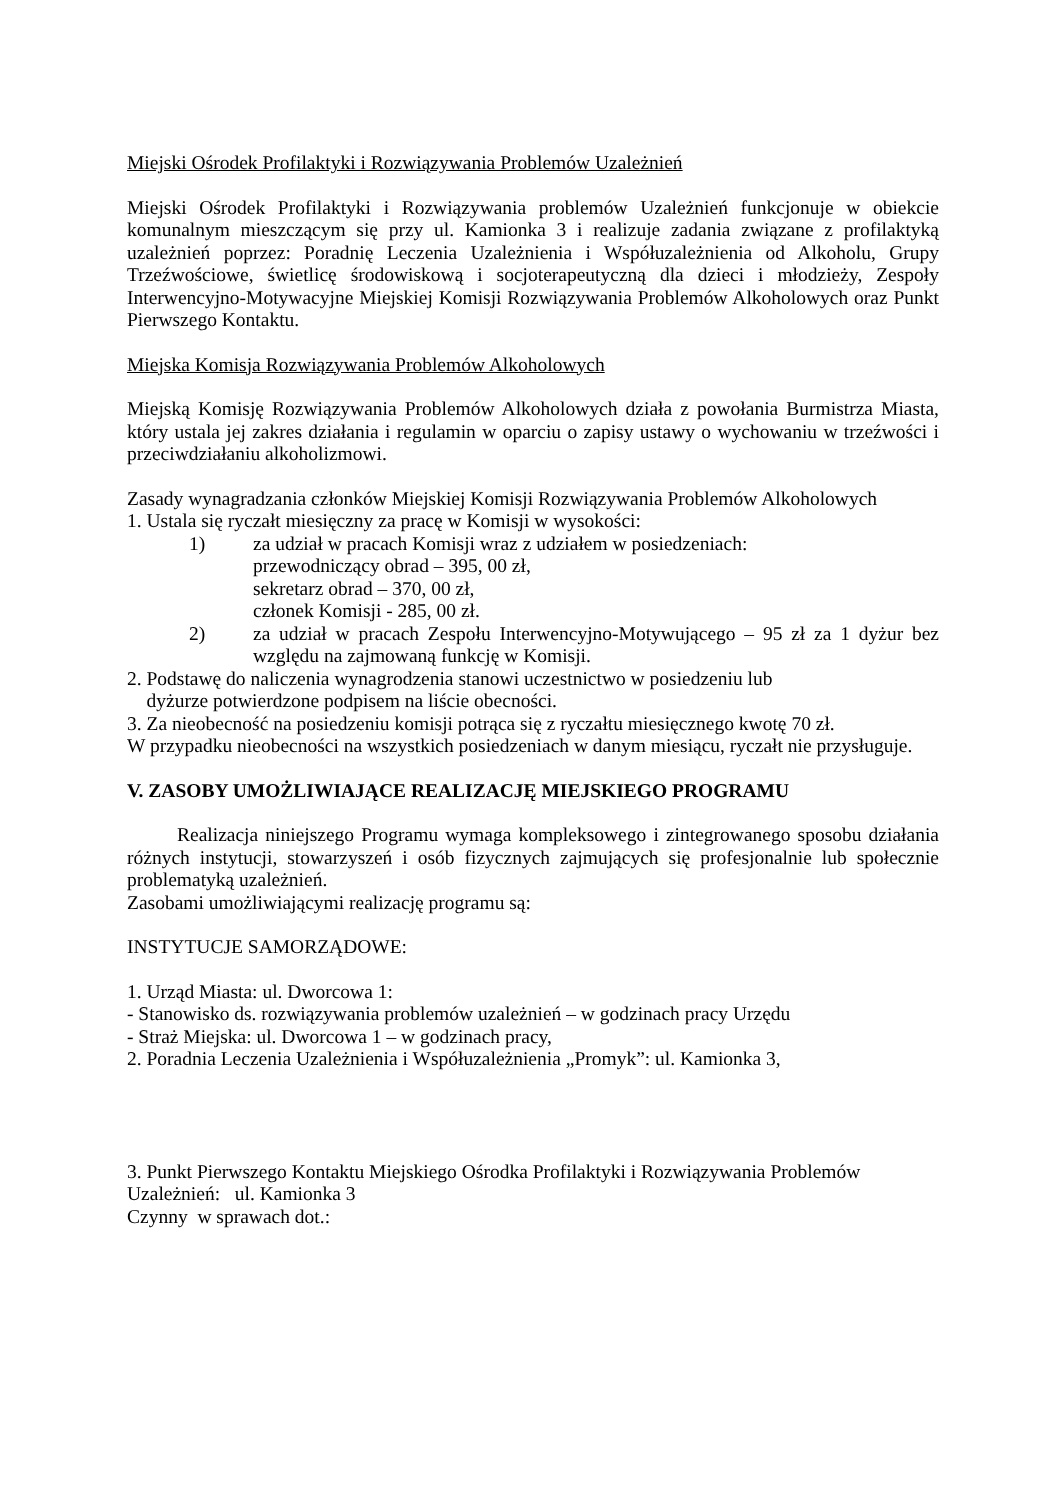Miejski Ośrodek Profilaktyki i Rozwiązywania Problemów Uzależnień
Miejski Ośrodek Profilaktyki i Rozwiązywania problemów Uzależnień funkcjonuje w obiekcie komunalnym mieszczącym się przy ul. Kamionka 3 i realizuje zadania związane z profilaktyką uzależnień poprzez: Poradnię Leczenia Uzależnienia i Współuzależnienia od Alkoholu, Grupy Trzeźwościowe, świetlicę środowiskową i socjoterapeutyczną dla dzieci i młodzieży, Zespoły Interwencyjno-Motywacyjne Miejskiej Komisji Rozwiązywania Problemów Alkoholowych oraz Punkt Pierwszego Kontaktu.
Miejska Komisja Rozwiązywania Problemów Alkoholowych
Miejską Komisję Rozwiązywania Problemów Alkoholowych działa z powołania Burmistrza Miasta, który ustala jej zakres działania i regulamin w oparciu o zapisy ustawy o wychowaniu w trzeźwości i przeciwdziałaniu alkoholizmowi.
Zasady wynagradzania członków Miejskiej Komisji Rozwiązywania Problemów Alkoholowych
1. Ustala się ryczałt miesięczny za pracę w Komisji w wysokości:
1) za udział w pracach Komisji wraz z udziałem w posiedzeniach:
przewodniczący obrad – 395, 00 zł,
sekretarz obrad – 370, 00 zł,
członek Komisji - 285, 00 zł.
2) za udział w pracach Zespołu Interwencyjno-Motywującego – 95 zł za 1 dyżur bez względu na zajmowaną funkcję w Komisji.
2. Podstawę do naliczenia wynagrodzenia stanowi uczestnictwo w posiedzeniu lub
dyżurze potwierdzone podpisem na liście obecności.
3. Za nieobecność na posiedzeniu komisji potrąca się z ryczałtu miesięcznego kwotę 70 zł.
W przypadku nieobecności na wszystkich posiedzeniach w danym miesiącu, ryczałt nie przysługuje.
V. ZASOBY UMOŻLIWIAJĄCE REALIZACJĘ MIEJSKIEGO PROGRAMU
Realizacja niniejszego Programu wymaga kompleksowego i zintegrowanego sposobu działania różnych instytucji, stowarzyszeń i osób fizycznych zajmujących się profesjonalnie lub społecznie problematyką uzależnień.
Zasobami umożliwiającymi realizację programu są:
INSTYTUCJE SAMORZĄDOWE:
1. Urząd Miasta: ul. Dworcowa 1:
- Stanowisko ds. rozwiązywania problemów uzależnień – w godzinach pracy Urzędu
- Straż Miejska: ul. Dworcowa 1 – w godzinach pracy,
2. Poradnia Leczenia Uzależnienia i Współuzależnienia „Promyk”: ul. Kamionka 3,
3. Punkt Pierwszego Kontaktu Miejskiego Ośrodka Profilaktyki i Rozwiązywania Problemów Uzależnień: ul. Kamionka 3
Czynny w sprawach dot.: